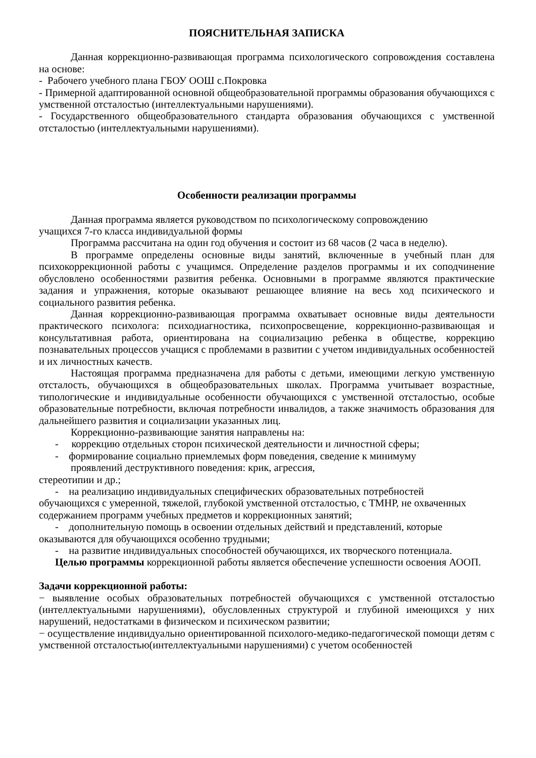ПОЯСНИТЕЛЬНАЯ ЗАПИСКА
Данная коррекционно-развивающая программа психологического сопровождения составлена на основе:
- Рабочего учебного плана ГБОУ ООШ с.Покровка
- Примерной адаптированной основной общеобразовательной программы образования обучающихся с умственной отсталостью (интеллектуальными нарушениями).
- Государственного общеобразовательного стандарта образования обучающихся с умственной отсталостью (интеллектуальными нарушениями).
Особенности реализации программы
Данная программа является руководством по психологическому сопровождению
учащихся 7-го класса индивидуальной формы
Программа рассчитана на один год обучения и состоит из 68 часов (2 часа в неделю).
В программе определены основные виды занятий, включенные в учебный план для психокоррекционной работы с учащимся. Определение разделов программы и их соподчинение обусловлено особенностями развития ребенка. Основными в программе являются практические задания и упражнения, которые оказывают решающее влияние на весь ход психического и социального развития ребенка.
Данная коррекционно-развивающая программа охватывает основные виды деятельности практического психолога: психодиагностика, психопросвещение, коррекционно-развивающая и консультативная работа, ориентирована на социализацию ребенка в обществе, коррекцию познавательных процессов учащися с проблемами в развитии с учетом индивидуальных особенностей и их личностных качеств.
Настоящая программа предназначена для работы с детьми, имеющими легкую умственную отсталость, обучающихся в общеобразовательных школах. Программа учитывает возрастные, типологические и индивидуальные особенности обучающихся с умственной отсталостью, особые образовательные потребности, включая потребности инвалидов, а также значимость образования для дальнейшего развития и социализации указанных лиц.
Коррекционно-развивающие занятия направлены на:
- коррекцию отдельных сторон психической деятельности и личностной сферы;
- формирование социально приемлемых форм поведения, сведение к минимуму
проявлений деструктивного поведения: крик, агрессия,
стереотипии и др.;
- на реализацию индивидуальных специфических образовательных потребностей
обучающихся с умеренной, тяжелой, глубокой умственной отсталостью, с ТМНР, не охваченных содержанием программ учебных предметов и коррекционных занятий;
- дополнительную помощь в освоении отдельных действий и представлений, которые
оказываются для обучающихся особенно трудными;
- на развитие индивидуальных способностей обучающихся, их творческого потенциала.
Целью программы коррекционной работы является обеспечение успешности освоения АООП.
Задачи коррекционной работы:
− выявление особых образовательных потребностей обучающихся с умственной отсталостью (интеллектуальными нарушениями), обусловленных структурой и глубиной имеющихся у них нарушений, недостатками в физическом и психическом развитии;
− осуществление индивидуально ориентированной психолого-медико-педагогической помощи детям с умственной отсталостью(интеллектуальными нарушениями) с учетом особенностей